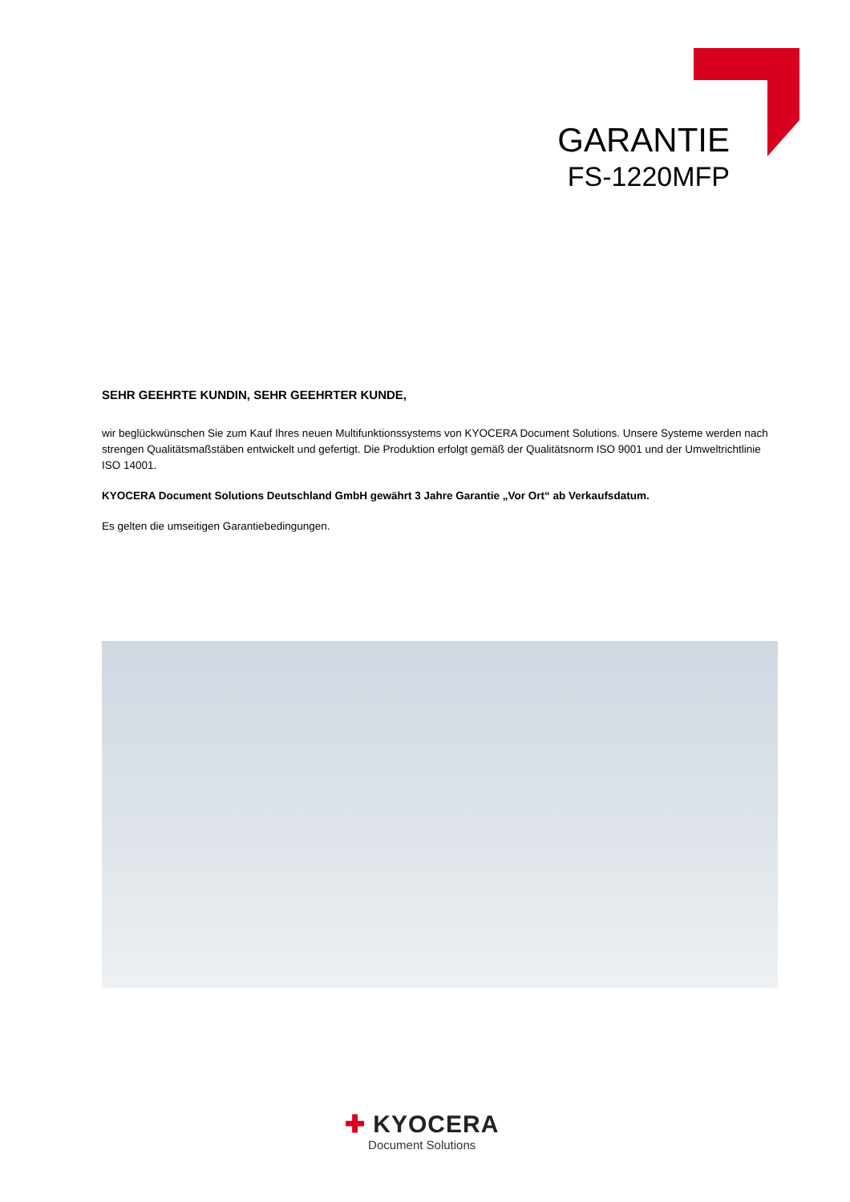GARANTIE
FS-1220MFP
SEHR GEEHRTE KUNDIN, SEHR GEEHRTER KUNDE,
wir beglückwünschen Sie zum Kauf Ihres neuen Multifunktionssystems von KYOCERA Document Solutions. Unsere Systeme werden nach strengen Qualitätsmaßstäben entwickelt und gefertigt. Die Produktion erfolgt gemäß der Qualitätsnorm ISO 9001 und der Umweltrichtlinie ISO 14001.
KYOCERA Document Solutions Deutschland GmbH gewährt 3 Jahre Garantie „Vor Ort“ ab Verkaufsdatum.
Es gelten die umseitigen Garantiebedingungen.
✚ KYOCERA
Document Solutions